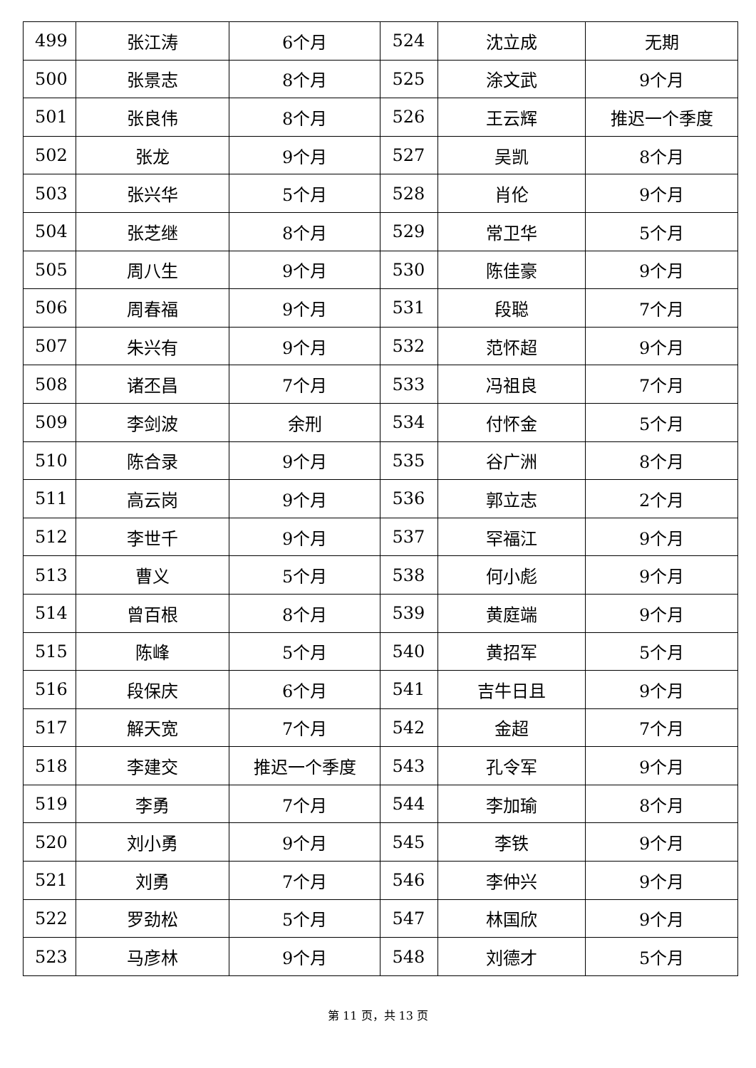| 499 | 张江涛 | 6个月 | 524 | 沈立成 | 无期 |
| 500 | 张景志 | 8个月 | 525 | 涂文武 | 9个月 |
| 501 | 张良伟 | 8个月 | 526 | 王云辉 | 推迟一个季度 |
| 502 | 张龙 | 9个月 | 527 | 吴凯 | 8个月 |
| 503 | 张兴华 | 5个月 | 528 | 肖伦 | 9个月 |
| 504 | 张芝继 | 8个月 | 529 | 常卫华 | 5个月 |
| 505 | 周八生 | 9个月 | 530 | 陈佳豪 | 9个月 |
| 506 | 周春福 | 9个月 | 531 | 段聪 | 7个月 |
| 507 | 朱兴有 | 9个月 | 532 | 范怀超 | 9个月 |
| 508 | 诸丕昌 | 7个月 | 533 | 冯祖良 | 7个月 |
| 509 | 李剑波 | 余刑 | 534 | 付怀金 | 5个月 |
| 510 | 陈合录 | 9个月 | 535 | 谷广洲 | 8个月 |
| 511 | 高云岗 | 9个月 | 536 | 郭立志 | 2个月 |
| 512 | 李世千 | 9个月 | 537 | 罕福江 | 9个月 |
| 513 | 曹义 | 5个月 | 538 | 何小彪 | 9个月 |
| 514 | 曾百根 | 8个月 | 539 | 黄庭端 | 9个月 |
| 515 | 陈峰 | 5个月 | 540 | 黄招军 | 5个月 |
| 516 | 段保庆 | 6个月 | 541 | 吉牛日且 | 9个月 |
| 517 | 解天宽 | 7个月 | 542 | 金超 | 7个月 |
| 518 | 李建交 | 推迟一个季度 | 543 | 孔令军 | 9个月 |
| 519 | 李勇 | 7个月 | 544 | 李加瑜 | 8个月 |
| 520 | 刘小勇 | 9个月 | 545 | 李铁 | 9个月 |
| 521 | 刘勇 | 7个月 | 546 | 李仲兴 | 9个月 |
| 522 | 罗劲松 | 5个月 | 547 | 林国欣 | 9个月 |
| 523 | 马彦林 | 9个月 | 548 | 刘德才 | 5个月 |
第 11 页，共 13 页